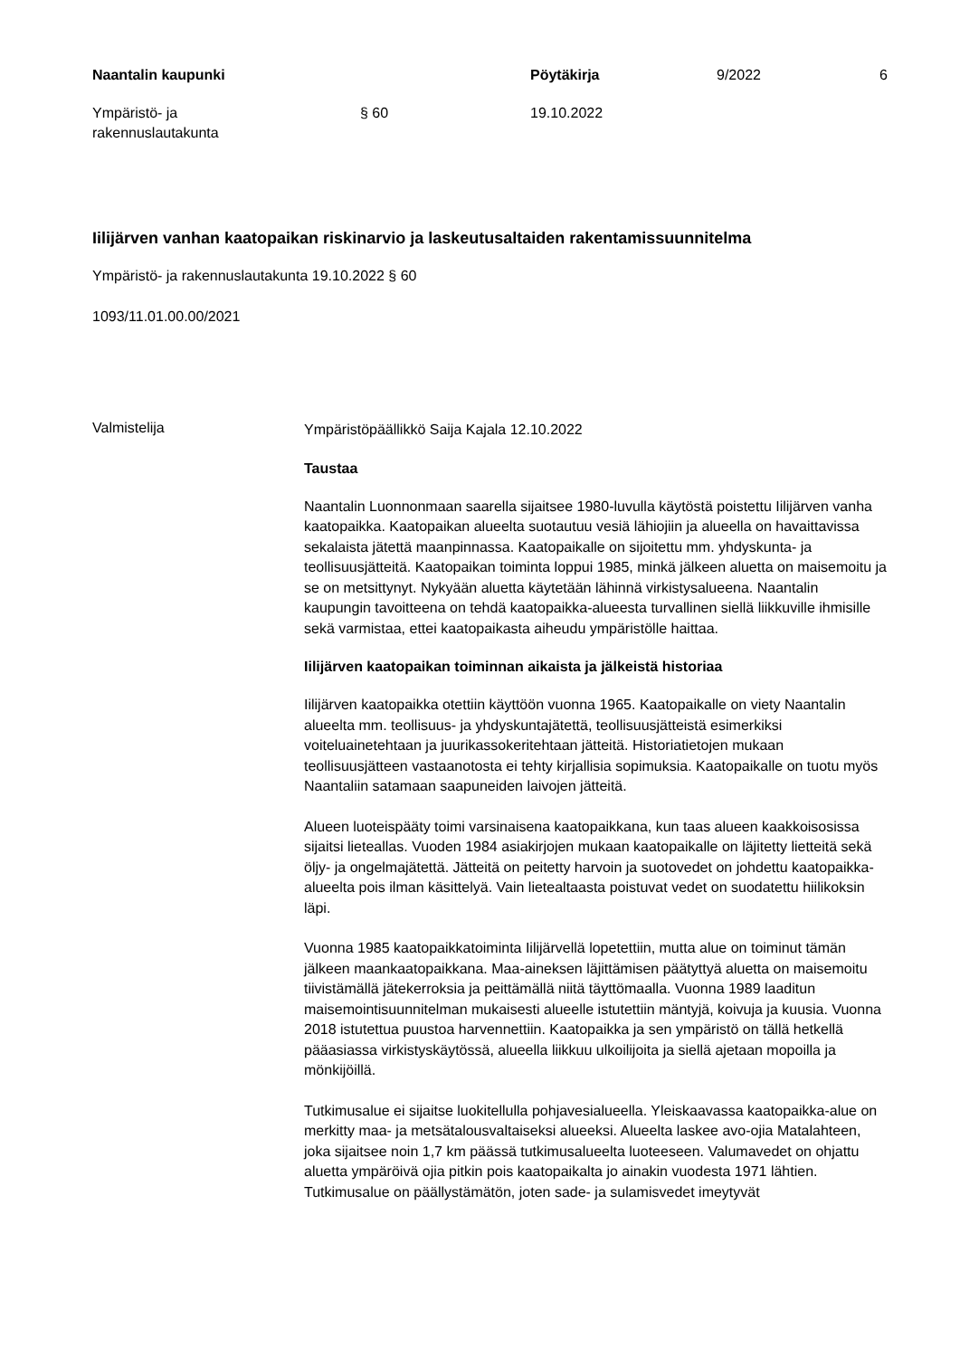Naantalin kaupunki Pöytäkirja 9/2022 6
Ympäristö- ja
rakennuslautakunta
§ 60 19.10.2022
Iilijärven vanhan kaatopaikan riskinarvio ja laskeutusaltaiden rakentamissuunnitelma
Ympäristö- ja rakennuslautakunta 19.10.2022 § 60
1093/11.01.00.00/2021
Valmistelija
Ympäristöpäällikkö Saija Kajala 12.10.2022
Taustaa
Naantalin Luonnonmaan saarella sijaitsee 1980-luvulla käytöstä poistettu Iilijärven vanha kaatopaikka. Kaatopaikan alueelta suotautuu vesiä lähiojiin ja alueella on havaittavissa sekalaista jätettä maanpinnassa. Kaatopaikalle on sijoitettu mm. yhdyskunta- ja teollisuusjätteitä. Kaatopaikan toiminta loppui 1985, minkä jälkeen aluetta on maisemoitu ja se on metsittynyt. Nykyään aluetta käytetään lähinnä virkistysalueena. Naantalin kaupungin tavoitteena on tehdä kaatopaikka-alueesta turvallinen siellä liikkuville ihmisille sekä varmistaa, ettei kaatopaikasta aiheudu ympäristölle haittaa.
Iilijärven kaatopaikan toiminnan aikaista ja jälkeistä historiaa
Iilijärven kaatopaikka otettiin käyttöön vuonna 1965. Kaatopaikalle on viety Naantalin alueelta mm. teollisuus- ja yhdyskuntajätettä, teollisuusjätteistä esimerkiksi voiteluainetehtaan ja juurikassokeritehtaan jätteitä. Historiatietojen mukaan teollisuusjätteen vastaanotosta ei tehty kirjallisia sopimuksia. Kaatopaikalle on tuotu myös Naantaliin satamaan saapuneiden laivojen jätteitä.
Alueen luoteispääty toimi varsinaisena kaatopaikkana, kun taas alueen kaakkoisosissa sijaitsi lieteallas. Vuoden 1984 asiakirjojen mukaan kaatopaikalle on läjitetty lietteitä sekä öljy- ja ongelmajätettä. Jätteitä on peitetty harvoin ja suotovedet on johdettu kaatopaikka-alueelta pois ilman käsittelyä. Vain lietealtaasta poistuvat vedet on suodatettu hiilikoksin läpi.
Vuonna 1985 kaatopaikkatoiminta Iilijärvellä lopetettiin, mutta alue on toiminut tämän jälkeen maankaatopaikkana. Maa-aineksen läjittämisen päätyttyä aluetta on maisemoitu tiivistämällä jätekerroksia ja peittämällä niitä täyttömaalla. Vuonna 1989 laaditun maisemointisuunnitelman mukaisesti alueelle istutettiin mäntyjä, koivuja ja kuusia. Vuonna 2018 istutettua puustoa harvennettiin. Kaatopaikka ja sen ympäristö on tällä hetkellä pääasiassa virkistyskäytössä, alueella liikkuu ulkoilijoita ja siellä ajetaan mopoilla ja mönkijöillä.
Tutkimusalue ei sijaitse luokitellulla pohjavesialueella. Yleiskaavassa kaatopaikka-alue on merkitty maa- ja metsätalousvaltaiseksi alueeksi. Alueelta laskee avo-ojia Matalahteen, joka sijaitsee noin 1,7 km päässä tutkimusalueelta luoteeseen. Valumavedet on ohjattu aluetta ympäröivä ojia pitkin pois kaatopaikalta jo ainakin vuodesta 1971 lähtien. Tutkimusalue on päällystämätön, joten sade- ja sulamisvedet imeytyvät